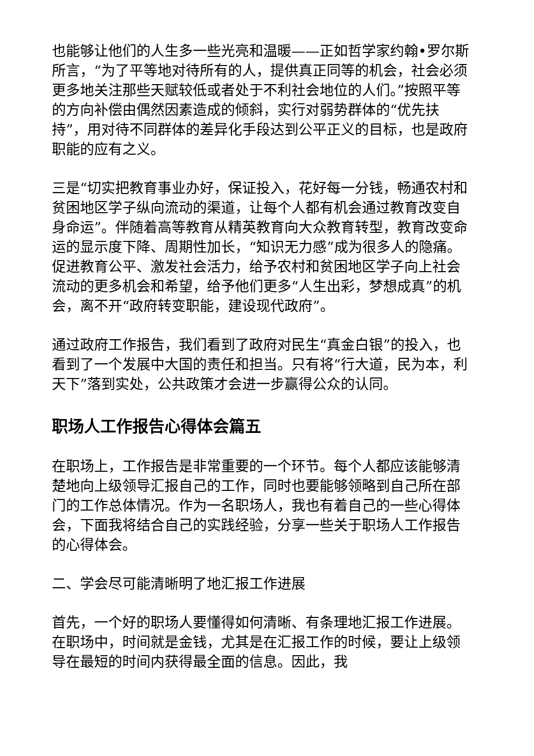也能够让他们的人生多一些光亮和温暖——正如哲学家约翰•罗尔斯所言，“为了平等地对待所有的人，提供真正同等的机会，社会必须更多地关注那些天赋较低或者处于不利社会地位的人们。”按照平等的方向补偿由偶然因素造成的倾斜，实行对弱势群体的“优先扶持”，用对待不同群体的差异化手段达到公平正义的目标，也是政府职能的应有之义。
三是“切实把教育事业办好，保证投入，花好每一分钱，畅通农村和贫困地区学子纵向流动的渠道，让每个人都有机会通过教育改变自身命运”。伴随着高等教育从精英教育向大众教育转型，教育改变命运的显示度下降、周期性加长，“知识无力感”成为很多人的隐痛。促进教育公平、激发社会活力，给予农村和贫困地区学子向上社会流动的更多机会和希望，给予他们更多“人生出彩，梦想成真”的机会，离不开“政府转变职能，建设现代政府”。
通过政府工作报告，我们看到了政府对民生“真金白银”的投入，也看到了一个发展中大国的责任和担当。只有将“行大道，民为本，利天下”落到实处，公共政策才会进一步赢得公众的认同。
职场人工作报告心得体会篇五
在职场上，工作报告是非常重要的一个环节。每个人都应该能够清楚地向上级领导汇报自己的工作，同时也要能够领略到自己所在部门的工作总体情况。作为一名职场人，我也有着自己的一些心得体会，下面我将结合自己的实践经验，分享一些关于职场人工作报告的心得体会。
二、学会尽可能清晰明了地汇报工作进展
首先，一个好的职场人要懂得如何清晰、有条理地汇报工作进展。在职场中，时间就是金钱，尤其是在汇报工作的时候，要让上级领导在最短的时间内获得最全面的信息。因此，我